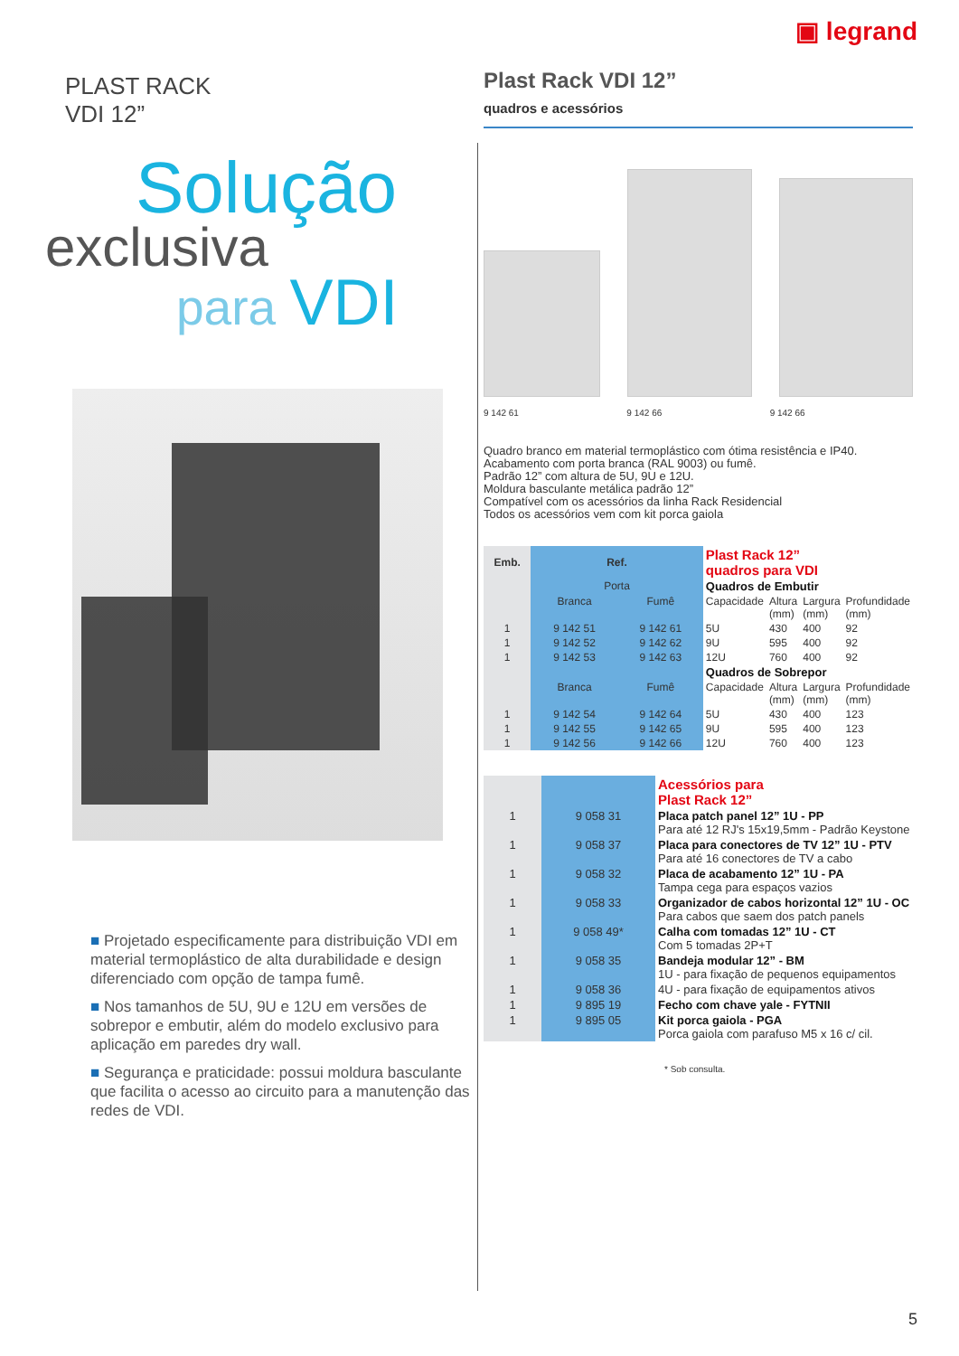▣ legrand
PLAST RACK
VDI 12”
Solução
exclusiva
para VDI
■ Projetado especificamente para distribuição VDI em material termoplástico de alta durabilidade e design diferenciado com opção de tampa fumê.
■ Nos tamanhos de 5U, 9U e 12U em versões de sobrepor e embutir, além do modelo exclusivo para aplicação em paredes dry wall.
■ Segurança e praticidade: possui moldura basculante que facilita o acesso ao circuito para a manutenção das redes de VDI.
Plast Rack VDI 12”
quadros e acessórios
9 142 61 9 142 66 9 142 66
Quadro branco em material termoplástico com ótima resistência e IP40.
Acabamento com porta branca (RAL 9003) ou fumê.
Padrão 12” com altura de 5U, 9U e 12U.
Moldura basculante metálica padrão 12”
Compatível com os acessórios da linha Rack Residencial
Todos os acessórios vem com kit porca gaiola
| Emb. | Ref. | | Plast Rack 12” quadros para VDI | | | |
| | Porta | | Quadros de Embutir | | | |
| | Branca | Fumê | Capacidade | Altura (mm) | Largura (mm) | Profundidade (mm) |
| 1 | 9 142 51 | 9 142 61 | 5U | 430 | 400 | 92 |
| 1 | 9 142 52 | 9 142 62 | 9U | 595 | 400 | 92 |
| 1 | 9 142 53 | 9 142 63 | 12U | 760 | 400 | 92 |
| | | | Quadros de Sobrepor | | | |
| | Branca | Fumê | Capacidade | Altura (mm) | Largura (mm) | Profundidade (mm) |
| 1 | 9 142 54 | 9 142 64 | 5U | 430 | 400 | 123 |
| 1 | 9 142 55 | 9 142 65 | 9U | 595 | 400 | 123 |
| 1 | 9 142 56 | 9 142 66 | 12U | 760 | 400 | 123 |
| | | Acessórios para Plast Rack 12” |
| 1 | 9 058 31 | Placa patch panel 12” 1U - PP Para até 12 RJ's 15x19,5mm - Padrão Keystone |
| 1 | 9 058 37 | Placa para conectores de TV 12” 1U - PTV Para até 16 conectores de TV a cabo |
| 1 | 9 058 32 | Placa de acabamento 12” 1U - PA Tampa cega para espaços vazios |
| 1 | 9 058 33 | Organizador de cabos horizontal 12” 1U - OC Para cabos que saem dos patch panels |
| 1 | 9 058 49* | Calha com tomadas 12” 1U - CT Com 5 tomadas 2P+T |
| 1 | 9 058 35 | Bandeja modular 12” - BM 1U - para fixação de pequenos equipamentos |
| 1 | 9 058 36 | 4U - para fixação de equipamentos ativos |
| 1 | 9 895 19 | Fecho com chave yale - FYTNII |
| 1 | 9 895 05 | Kit porca gaiola - PGA Porca gaiola com parafuso M5 x 16 c/ cil. |
* Sob consulta.
5